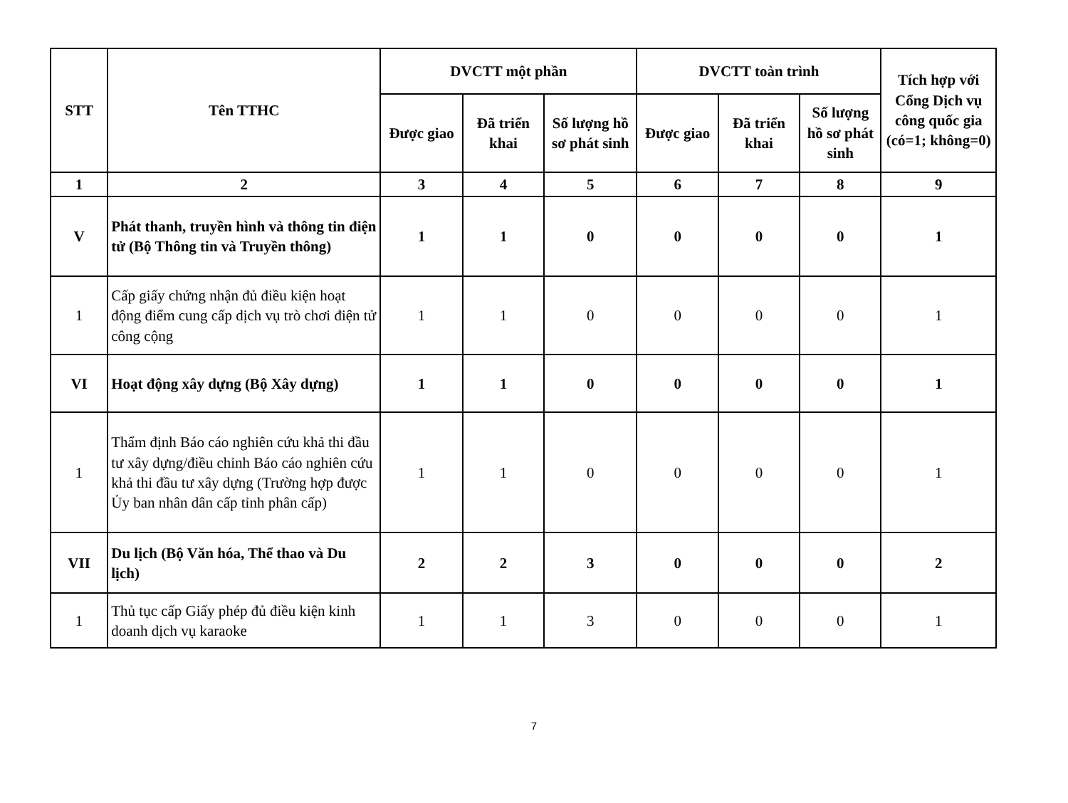| STT | Tên TTHC | DVCTT một phần | | | DVCTT toàn trình | | | Tích hợp với Cổng Dịch vụ công quốc gia (có=1; không=0) |
| --- | --- | --- | --- | --- | --- | --- | --- | --- |
| | | Được giao | Đã triển khai | Số lượng hồ sơ phát sinh | Được giao | Đã triển khai | Số lượng hồ sơ phát sinh | |
| 1 | 2 | 3 | 4 | 5 | 6 | 7 | 8 | 9 |
| V | Phát thanh, truyền hình và thông tin điện tử (Bộ Thông tin và Truyền thông) | 1 | 1 | 0 | 0 | 0 | 0 | 1 |
| 1 | Cấp giấy chứng nhận đủ điều kiện hoạt động điểm cung cấp dịch vụ trò chơi điện tử công cộng | 1 | 1 | 0 | 0 | 0 | 0 | 1 |
| VI | Hoạt động xây dựng (Bộ Xây dựng) | 1 | 1 | 0 | 0 | 0 | 0 | 1 |
| 1 | Thẩm định Báo cáo nghiên cứu khả thi đầu tư xây dựng/điều chỉnh Báo cáo nghiên cứu khả thi đầu tư xây dựng (Trường hợp được Ủy ban nhân dân cấp tỉnh phân cấp) | 1 | 1 | 0 | 0 | 0 | 0 | 1 |
| VII | Du lịch (Bộ Văn hóa, Thể thao và Du lịch) | 2 | 2 | 3 | 0 | 0 | 0 | 2 |
| 1 | Thủ tục cấp Giấy phép đủ điều kiện kinh doanh dịch vụ karaoke | 1 | 1 | 3 | 0 | 0 | 0 | 1 |
7